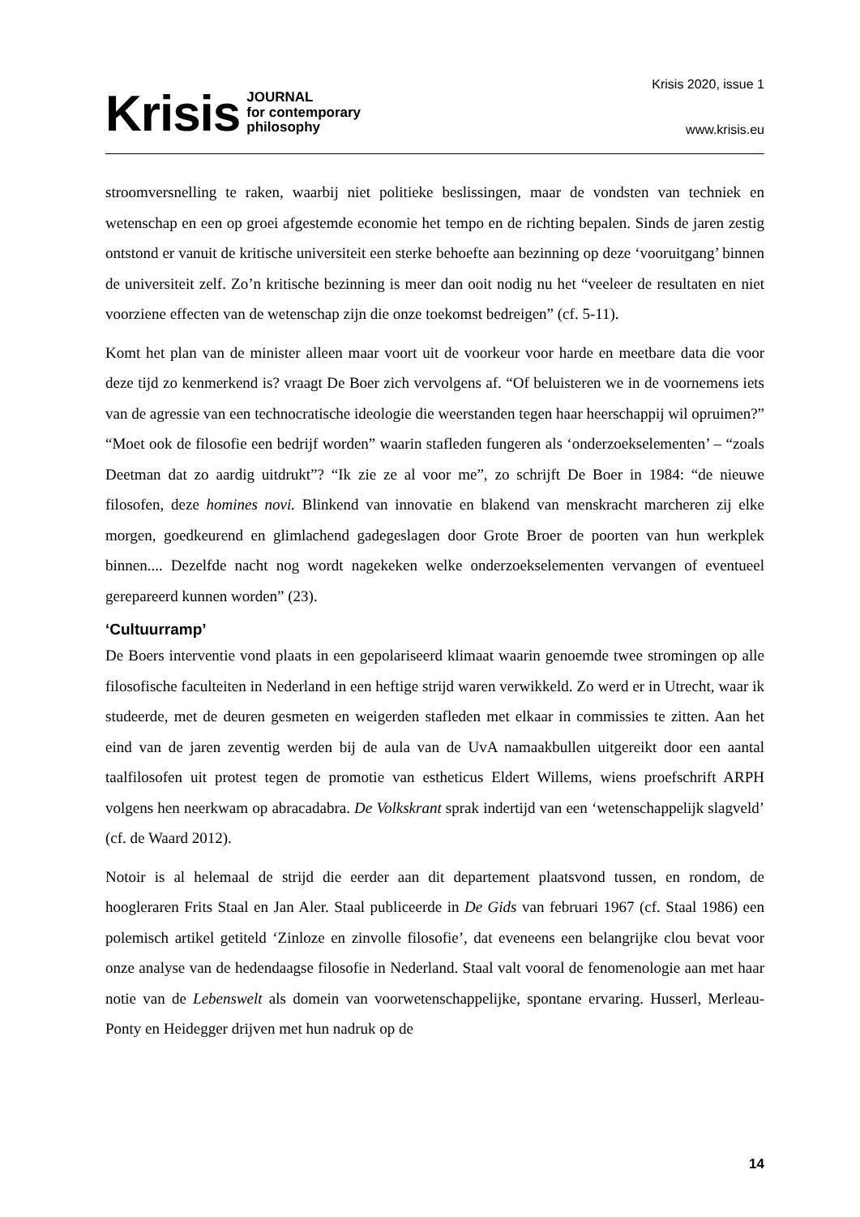Krisis JOURNAL
for contemporary
philosophy
Krisis 2020, issue 1
www.krisis.eu
stroomversnelling te raken, waarbij niet politieke beslissingen, maar de vondsten van techniek en wetenschap en een op groei afgestemde economie het tempo en de richting bepalen. Sinds de jaren zestig ontstond er vanuit de kritische universiteit een sterke behoefte aan bezinning op deze ‘vooruitgang’ binnen de universiteit zelf. Zo’n kritische bezinning is meer dan ooit nodig nu het “veeleer de resultaten en niet voorziene effecten van de wetenschap zijn die onze toekomst bedreigen” (cf. 5-11).
Komt het plan van de minister alleen maar voort uit de voorkeur voor harde en meetbare data die voor deze tijd zo kenmerkend is? vraagt De Boer zich vervolgens af. “Of beluisteren we in de voornemens iets van de agressie van een technocratische ideologie die weerstanden tegen haar heerschappij wil opruimen?” “Moet ook de filosofie een bedrijf worden” waarin stafleden fungeren als ‘onderzoekselementen’ – “zoals Deetman dat zo aardig uitdrukt”? “Ik zie ze al voor me”, zo schrijft De Boer in 1984: “de nieuwe filosofen, deze homines novi. Blinkend van innovatie en blakend van menskracht marcheren zij elke morgen, goedkeurend en glimlachend gadegeslagen door Grote Broer de poorten van hun werkplek binnen.... Dezelfde nacht nog wordt nagekeken welke onderzoekselementen vervangen of eventueel gerepareerd kunnen worden” (23).
‘Cultuurramp’
De Boers interventie vond plaats in een gepolariseerd klimaat waarin genoemde twee stromingen op alle filosofische faculteiten in Nederland in een heftige strijd waren verwikkeld. Zo werd er in Utrecht, waar ik studeerde, met de deuren gesmeten en weigerden stafleden met elkaar in commissies te zitten. Aan het eind van de jaren zeventig werden bij de aula van de UvA namaakbullen uitgereikt door een aantal taalfilosofen uit protest tegen de promotie van estheticus Eldert Willems, wiens proefschrift ARPH volgens hen neerkwam op abracadabra. De Volkskrant sprak indertijd van een ‘wetenschappelijk slagveld’ (cf. de Waard 2012).
Notoir is al helemaal de strijd die eerder aan dit departement plaatsvond tussen, en rondom, de hoogleraren Frits Staal en Jan Aler. Staal publiceerde in De Gids van februari 1967 (cf. Staal 1986) een polemisch artikel getiteld ‘Zinloze en zinvolle filosofie’, dat eveneens een belangrijke clou bevat voor onze analyse van de hedendaagse filosofie in Nederland. Staal valt vooral de fenomenologie aan met haar notie van de Lebenswelt als domein van voorwetenschappelijke, spontane ervaring. Husserl, Merleau-Ponty en Heidegger drijven met hun nadruk op de
14